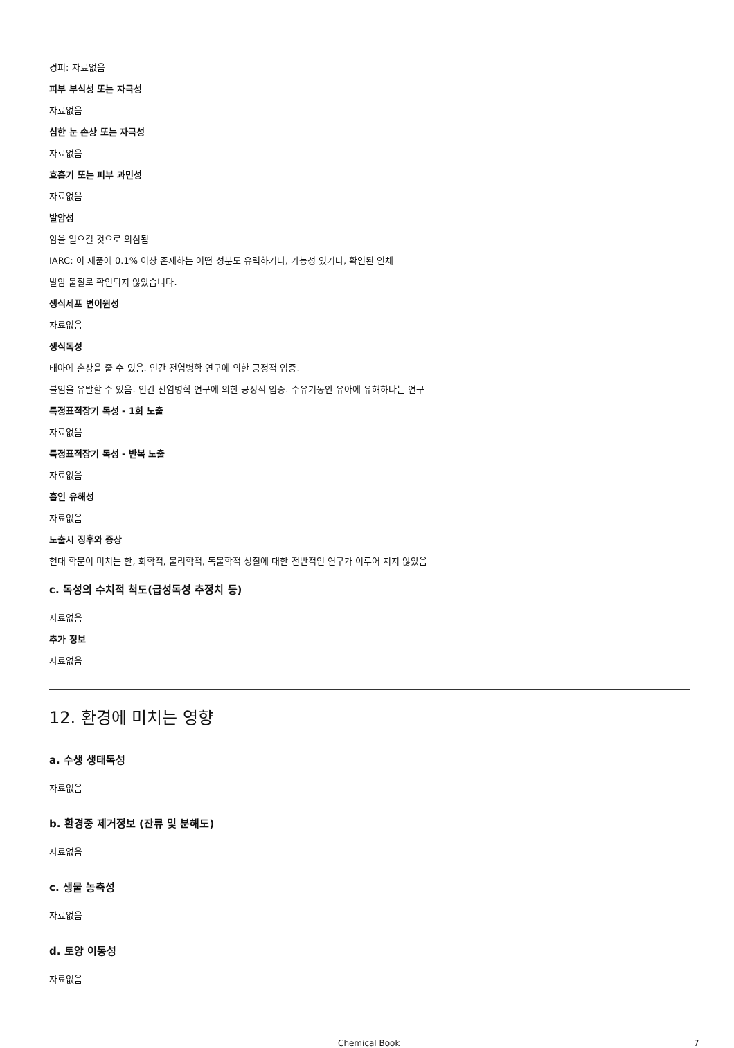경피: 자료없음
피부 부식성 또는 자극성
자료없음
심한 눈 손상 또는 자극성
자료없음
호흡기 또는 피부 과민성
자료없음
발암성
암을 일으킬 것으로 의심됨
IARC: 이 제품에 0.1% 이상 존재하는 어떤 성분도 유력하거나, 가능성 있거나, 확인된 인체
발암 물질로 확인되지 않았습니다.
생식세포 변이원성
자료없음
생식독성
태아에 손상을 줄 수 있음. 인간 전염병학 연구에 의한 긍정적 입증.
불임을 유발할 수 있음. 인간 전염병학 연구에 의한 긍정적 입증. 수유기동안 유아에 유해하다는 연구
특정표적장기 독성 - 1회 노출
자료없음
특정표적장기 독성 - 반복 노출
자료없음
흡인 유해성
자료없음
노출시 징후와 증상
현대 학문이 미치는 한, 화학적, 물리학적, 독물학적 성질에 대한 전반적인 연구가 이루어 지지 않았음
c. 독성의 수치적 척도(급성독성 추정치 등)
자료없음
추가 정보
자료없음
12. 환경에 미치는 영향
a. 수생 생태독성
자료없음
b. 환경중 제거정보 (잔류 및 분해도)
자료없음
c. 생물 농축성
자료없음
d. 토양 이동성
자료없음
Chemical Book 7